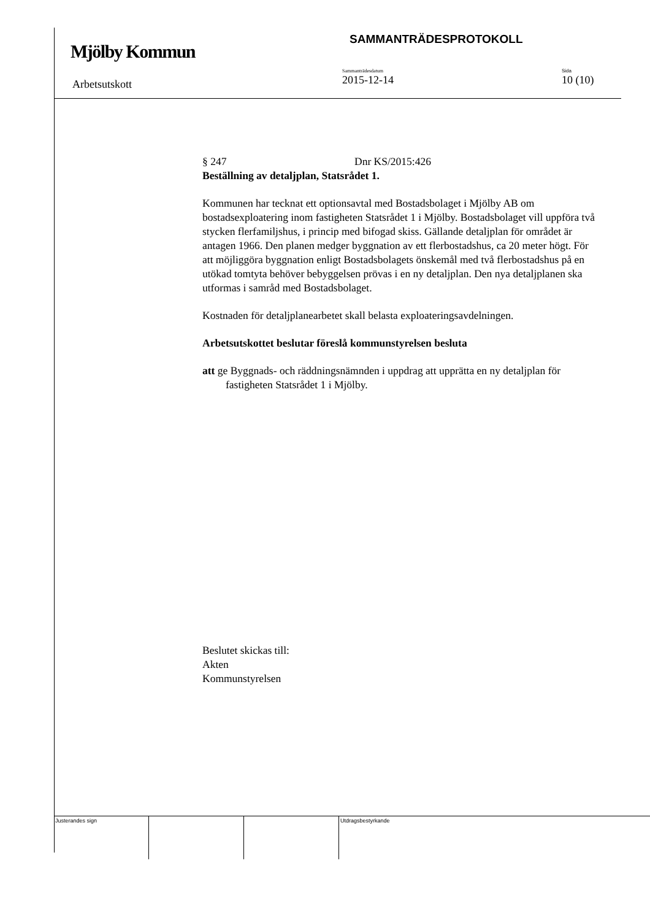Mjölby Kommun
SAMMANTRÄDESPROTOKOLL
Arbetsutskott
Sammanträdesdatum
2015-12-14
Sida
10 (10)
§ 247 Dnr KS/2015:426
Beställning av detaljplan, Statsrådet 1.
Kommunen har tecknat ett optionsavtal med Bostadsbolaget i Mjölby AB om bostadsexploatering inom fastigheten Statsrådet 1 i Mjölby. Bostadsbolaget vill uppföra två stycken flerfamiljshus, i princip med bifogad skiss. Gällande detaljplan för området är antagen 1966. Den planen medger byggnation av ett flerbostadshus, ca 20 meter högt. För att möjliggöra byggnation enligt Bostadsbolagets önskemål med två flerbostadshus på en utökad tomtyta behöver bebyggelsen prövas i en ny detaljplan. Den nya detaljplanen ska utformas i samråd med Bostadsbolaget.
Kostnaden för detaljplanearbetet skall belasta exploateringsavdelningen.
Arbetsutskottet beslutar föreslå kommunstyrelsen besluta
att ge Byggnads- och räddningsnämnden i uppdrag att upprätta en ny detaljplan för fastigheten Statsrådet 1 i Mjölby.
Beslutet skickas till:
Akten
Kommunstyrelsen
Justerandes sign Utdragsbestyrkande